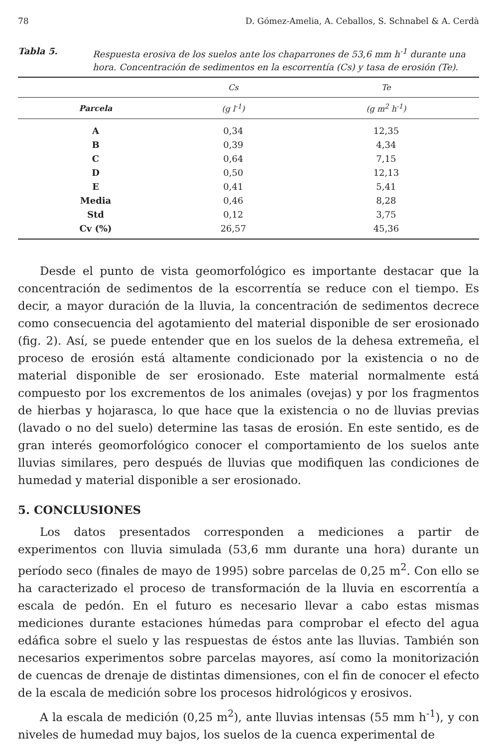78 D. Gómez-Amelia, A. Ceballos, S. Schnabel & A. Cerdà
Tabla 5. Respuesta erosiva de los suelos ante los chaparrones de 53,6 mm h<sup>-1</sup> durante una hora. Concentración de sedimentos en la escorrentía (Cs) y tasa de erosión (Te).
| | Cs | Te |
| --- | --- | --- |
| Parcela | (g l<sup>-1</sup>) | (g m<sup>2</sup> h<sup>-1</sup>) |
| A | 0,34 | 12,35 |
| B | 0,39 | 4,34 |
| C | 0,64 | 7,15 |
| D | 0,50 | 12,13 |
| E | 0,41 | 5,41 |
| Media | 0,46 | 8,28 |
| Std | 0,12 | 3,75 |
| Cv (%) | 26,57 | 45,36 |
Desde el punto de vista geomorfológico es importante destacar que la concentración de sedimentos de la escorrentía se reduce con el tiempo. Es decir, a mayor duración de la lluvia, la concentración de sedimentos decrece como consecuencia del agotamiento del material disponible de ser erosionado (fig. 2). Así, se puede entender que en los suelos de la dehesa extremeña, el proceso de erosión está altamente condicionado por la existencia o no de material disponible de ser erosionado. Este material normalmente está compuesto por los excrementos de los animales (ovejas) y por los fragmentos de hierbas y hojarasca, lo que hace que la existencia o no de lluvias previas (lavado o no del suelo) determine las tasas de erosión. En este sentido, es de gran interés geomorfológico conocer el comportamiento de los suelos ante lluvias similares, pero después de lluvias que modifiquen las condiciones de humedad y material disponible a ser erosionado.
5. CONCLUSIONES
Los datos presentados corresponden a mediciones a partir de experimentos con lluvia simulada (53,6 mm durante una hora) durante un período seco (finales de mayo de 1995) sobre parcelas de 0,25 m<sup>2</sup>. Con ello se ha caracterizado el proceso de transformación de la lluvia en escorrentía a escala de pedón. En el futuro es necesario llevar a cabo estas mismas mediciones durante estaciones húmedas para comprobar el efecto del agua edáfica sobre el suelo y las respuestas de éstos ante las lluvias. También son necesarios experimentos sobre parcelas mayores, así como la monitorización de cuencas de drenaje de distintas dimensiones, con el fin de conocer el efecto de la escala de medición sobre los procesos hidrológicos y erosivos.
A la escala de medición (0,25 m<sup>2</sup>), ante lluvias intensas (55 mm h<sup>-1</sup>), y con niveles de humedad muy bajos, los suelos de la cuenca experimental de